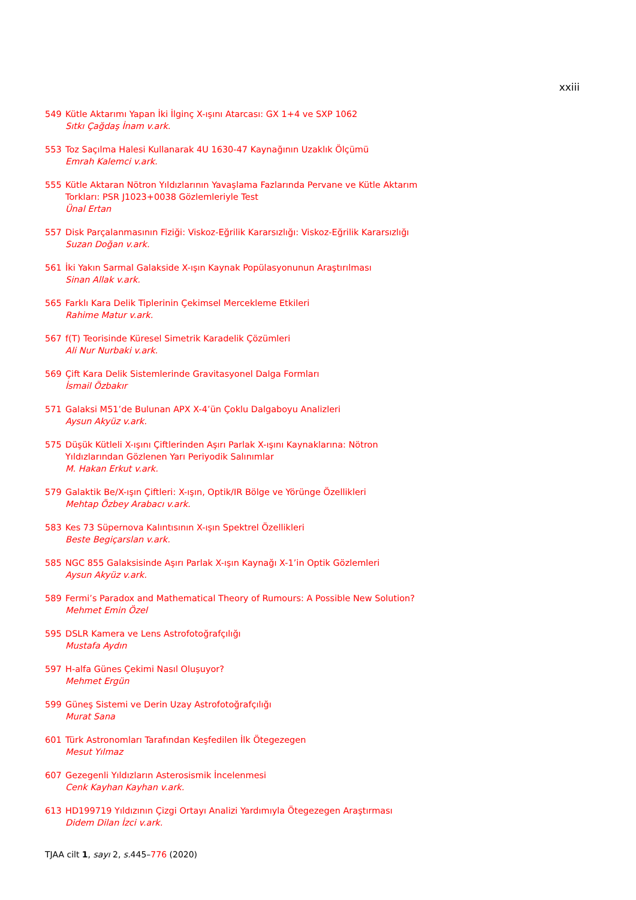xxiii
549 Kütle Aktarımı Yapan İki İlginç X-ışını Atarcası: GX 1+4 ve SXP 1062
Sıtkı Çağdaş İnam v.ark.
553 Toz Saçılma Halesi Kullanarak 4U 1630-47 Kaynağının Uzaklık Ölçümü
Emrah Kalemci v.ark.
555 Kütle Aktaran Nötron Yıldızlarının Yavaşlama Fazlarında Pervane ve Kütle Aktarım Torkları: PSR J1023+0038 Gözlemleriyle Test
Ünal Ertan
557 Disk Parçalanmasının Fiziği: Viskoz-Eğrilik Kararsızlığı: Viskoz-Eğrilik Kararsızlığı
Suzan Doğan v.ark.
561 İki Yakın Sarmal Galakside X-ışın Kaynak Popülasyonunun Araştırılması
Sinan Allak v.ark.
565 Farklı Kara Delik Tiplerinin Çekimsel Mercekleme Etkileri
Rahime Matur v.ark.
567 f(T) Teorisinde Küresel Simetrik Karadelik Çözümleri
Ali Nur Nurbaki v.ark.
569 Çift Kara Delik Sistemlerinde Gravitasyonel Dalga Formları
İsmail Özbakır
571 Galaksi M51’de Bulunan APX X-4’ün Çoklu Dalgaboyu Analizleri
Aysun Akyüz v.ark.
575 Düşük Kütleli X-ışını Çiftlerinden Aşırı Parlak X-ışını Kaynaklarına: Nötron Yıldızlarından Gözlenen Yarı Periyodik Salınımlar
M. Hakan Erkut v.ark.
579 Galaktik Be/X-ışın Çiftleri: X-ışın, Optik/IR Bölge ve Yörünge Özellikleri
Mehtap Özbey Arabacı v.ark.
583 Kes 73 Süpernova Kalıntısının X-ışın Spektrel Özellikleri
Beste Begiçarslan v.ark.
585 NGC 855 Galaksisinde Aşırı Parlak X-ışın Kaynağı X-1’in Optik Gözlemleri
Aysun Akyüz v.ark.
589 Fermi’s Paradox and Mathematical Theory of Rumours: A Possible New Solution?
Mehmet Emin Özel
595 DSLR Kamera ve Lens Astrofotoğrafçılığı
Mustafa Aydın
597 H-alfa Günes Çekimi Nasıl Oluşuyor?
Mehmet Ergün
599 Güneş Sistemi ve Derin Uzay Astrofotoğrafçılığı
Murat Sana
601 Türk Astronomları Tarafından Keşfedilen İlk Ötegezegen
Mesut Yılmaz
607 Gezegenli Yıldızların Asterosismik İncelenmesi
Cenk Kayhan Kayhan v.ark.
613 HD199719 Yıldızının Çizgi Ortayı Analizi Yardımıyla Ötegezegen Araştırması
Didem Dilan İzci v.ark.
TJAA cilt 1, sayı 2, s. 445–776 (2020)